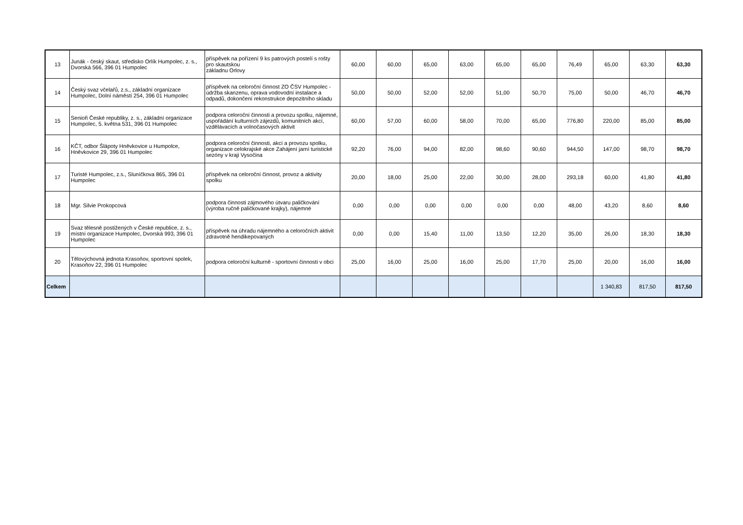| 13 | Junák - český skaut, středisko Orlík Humpolec, z. s., Dvorská 566, 396 01 Humpolec | příspěvek na pořízení 9 ks patrových postelí s rošty pro skautskou základnu Orlovy | 60,00 | 60,00 | 65,00 | 63,00 | 65,00 | 65,00 | 76,49 | 65,00 | 63,30 | 63,30 |
| 14 | Český svaz včelařů, z.s., základní organizace Humpolec, Dolní náměstí 254, 396 01 Humpolec | příspěvek na celoroční činnost ZO ČSV Humpolec - údržba skanzenu, oprava vodovodní instalace a odpadů, dokončení rekonstrukce depozitního skladu | 50,00 | 50,00 | 52,00 | 52,00 | 51,00 | 50,70 | 75,00 | 50,00 | 46,70 | 46,70 |
| 15 | Senioři České republiky, z. s., základní organizace Humpolec, 5. května 531, 396 01 Humpolec | podpora celoroční činnosti a provozu spolku, nájemné, uspořádání kulturních zájezdů, komunitních akcí, vzdělávacích a volnočasových aktivit | 60,00 | 57,00 | 60,00 | 58,00 | 70,00 | 65,00 | 776,80 | 220,00 | 85,00 | 85,00 |
| 16 | KČT, odbor Šlápoty Hněvkovice u Humpolce, Hněvkovice 29, 396 01 Humpolec | podpora celoroční činnosti, akcí a provozu spolku, organizace celokrajské akce Zahájení jarní turistické sezóny v kraji Vysočina | 92,20 | 76,00 | 94,00 | 82,00 | 98,60 | 90,60 | 944,50 | 147,00 | 98,70 | 98,70 |
| 17 | Turisté Humpolec, z.s., Sluníčkova 865, 396 01 Humpolec | příspěvek na celoroční činnost, provoz a aktivity spolku | 20,00 | 18,00 | 25,00 | 22,00 | 30,00 | 28,00 | 293,18 | 60,00 | 41,80 | 41,80 |
| 18 | Mgr. Silvie Prokopcová | podpora činnosti zájmového útvaru paličkování (výroba ručně paličkované krajky), nájemné | 0,00 | 0,00 | 0,00 | 0,00 | 0,00 | 0,00 | 48,00 | 43,20 | 8,60 | 8,60 |
| 19 | Svaz tělesně postižených v České republice, z. s., místní organizace Humpolec, Dvorská 993, 396 01 Humpolec | příspěvek na úhradu nájemného a celoročních aktivit zdravotně hendikepovaných | 0,00 | 0,00 | 15,40 | 11,00 | 13,50 | 12,20 | 35,00 | 26,00 | 18,30 | 18,30 |
| 20 | Tělovýchovná jednota Krasoňov, sportovní spolek, Krasoňov 22, 396 01 Humpolec | podpora celoroční kulturně - sportovní činnosti v obci | 25,00 | 16,00 | 25,00 | 16,00 | 25,00 | 17,70 | 25,00 | 20,00 | 16,00 | 16,00 |
| Celkem | | | | | | | | | | 1 340,83 | 817,50 | 817,50 |